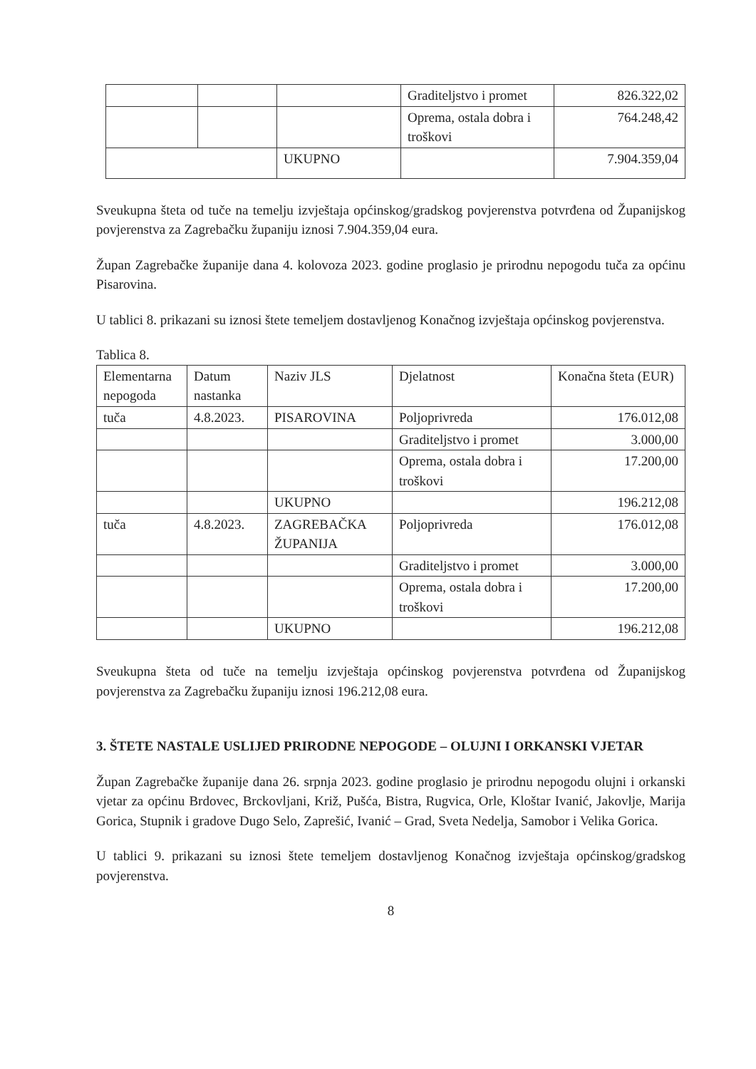| | | | Graditeljstvo i promet | 826.322,02 |
| | | | Oprema, ostala dobra i troškovi | 764.248,42 |
| | | UKUPNO | | 7.904.359,04 |
Sveukupna šteta od tuče na temelju izvještaja općinskog/gradskog povjerenstva potvrđena od Županijskog povjerenstva za Zagrebačku županiju iznosi 7.904.359,04 eura.
Župan Zagrebačke županije dana 4. kolovoza 2023. godine proglasio je prirodnu nepogodu tuča za općinu Pisarovina.
U tablici 8. prikazani su iznosi štete temeljem dostavljenog Konačnog izvještaja općinskog povjerenstva.
Tablica 8.
| Elementarna nepogoda | Datum nastanka | Naziv JLS | Djelatnost | Konačna šteta (EUR) |
| tuča | 4.8.2023. | PISAROVINA | Poljoprivreda | 176.012,08 |
| | | | Graditeljstvo i promet | 3.000,00 |
| | | | Oprema, ostala dobra i troškovi | 17.200,00 |
| | | UKUPNO | | 196.212,08 |
| tuča | 4.8.2023. | ZAGREBAČKA ŽUPANIJA | Poljoprivreda | 176.012,08 |
| | | | Graditeljstvo i promet | 3.000,00 |
| | | | Oprema, ostala dobra i troškovi | 17.200,00 |
| | | UKUPNO | | 196.212,08 |
Sveukupna šteta od tuče na temelju izvještaja općinskog povjerenstva potvrđena od Županijskog povjerenstva za Zagrebačku županiju iznosi 196.212,08 eura.
3. ŠTETE NASTALE USLIJED PRIRODNE NEPOGODE – OLUJNI I ORKANSKI VJETAR
Župan Zagrebačke županije dana 26. srpnja 2023. godine proglasio je prirodnu nepogodu olujni i orkanski vjetar za općinu Brdovec, Brckovljani, Križ, Pušća, Bistra, Rugvica, Orle, Kloštar Ivanić, Jakovlje, Marija Gorica, Stupnik i gradove Dugo Selo, Zaprešić, Ivanić – Grad, Sveta Nedelja, Samobor i Velika Gorica.
U tablici 9. prikazani su iznosi štete temeljem dostavljenog Konačnog izvještaja općinskog/gradskog povjerenstva.
8